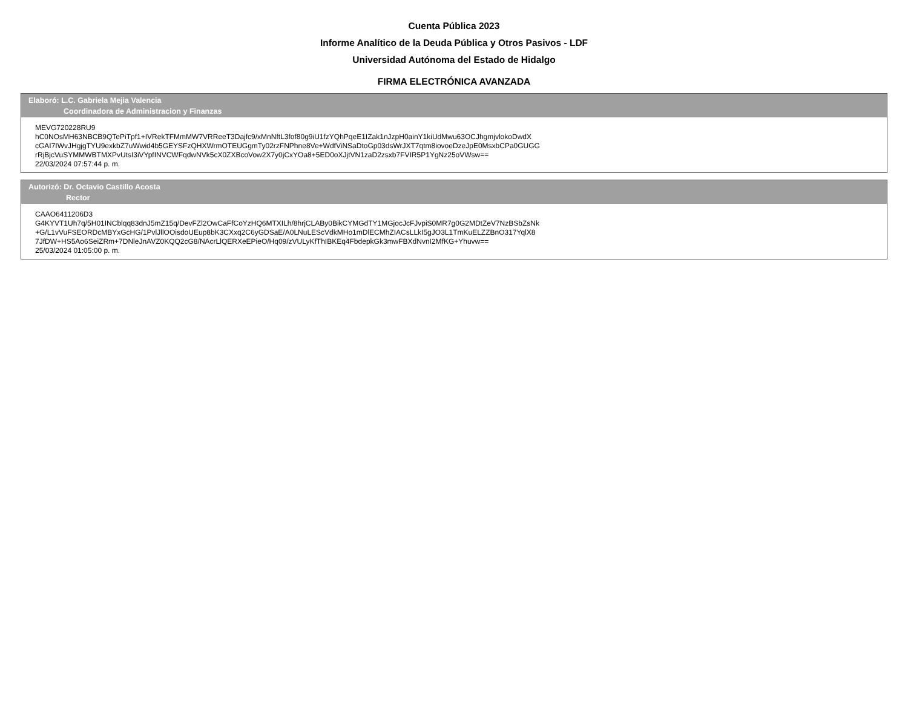Cuenta Pública 2023
Informe Analítico de la Deuda Pública y Otros Pasivos - LDF
Universidad Autónoma del Estado de Hidalgo
FIRMA ELECTRÓNICA AVANZADA
Elaboró: L.C. Gabriela Mejia Valencia
Coordinadora de Administracion y Finanzas
MEVG720228RU9
hC0NOsMH63NBCB9QTePiTpf1+IVRekTFMmMW7VRReeT3Dajfc9/xMnNftL3fof80g9iU1fzYQhPqeE1IZak1nJzpH0ainY1kiUdMwu63OCJhgmjvlokoDwdX
cGAI7IWvJHgjgTYU9exkbZ7uWwid4b5GEYSFzQHXWrmOTEUGgmTy02rzFNPhne8Ve+WdfViNSaDtoGp03dsWrJXT7qtm8iovoeDzeJpE0MsxbCPa0GUGG
rRjBjcVuSYMMWBTMXPvUtsI3iVYpfINVCWFqdwNVk5cX0ZXBcoVow2X7y0jCxYOa8+5ED0oXJjtVN1zaD2zsxb7FVIR5P1YgNz25oVWsw==
22/03/2024 07:57:44 p. m.
Autorizó: Dr. Octavio Castillo Acosta
Rector
CAAO6411206D3
G4KYVT1Uh7q/5H01INCblqq83dnJ5mZ15q/DevFZl2OwCaFfCoYzHQ6MTXILh/8hrjCLABy0BikCYMGdTY1MGjocJcFJvpiS0MR7g0G2MDtZeV7NzBSbZsNk
+G/L1vVuFSEORDcMBYxGcHG/1PvlJllOOisdoUEup8bK3CXxq2C6yGDSaE/A0LNuLEScVdkMHo1mDlECMhZIACsLLkI5gJO3L1TmKuELZZBnO317YqlX8
7JfDW+HS5Ao6SeiZRm+7DNleJnAVZ0KQQ2cG8/NAcrLlQERXeEPieO/Hq09/zVULyKfThIBKEq4FbdepkGk3mwFBXdNvnI2MfKG+Yhuvw==
25/03/2024 01:05:00 p. m.